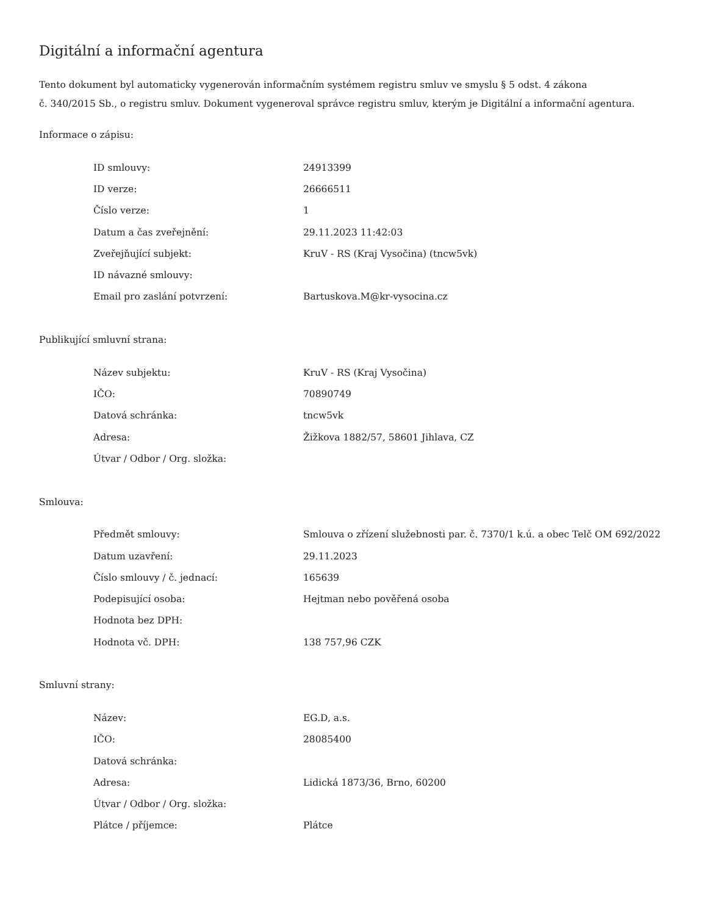Digitální a informační agentura
Tento dokument byl automaticky vygenerován informačním systémem registru smluv ve smyslu § 5 odst. 4 zákona
č. 340/2015 Sb., o registru smluv. Dokument vygeneroval správce registru smluv, kterým je Digitální a informační agentura.
Informace o zápisu:
| ID smlouvy: | 24913399 |
| ID verze: | 26666511 |
| Číslo verze: | 1 |
| Datum a čas zveřejnění: | 29.11.2023 11:42:03 |
| Zveřejňující subjekt: | KruV - RS (Kraj Vysočina) (tncw5vk) |
| ID návazné smlouvy: | |
| Email pro zaslání potvrzení: | Bartuskova.M@kr-vysocina.cz |
Publikující smluvní strana:
| Název subjektu: | KruV - RS (Kraj Vysočina) |
| IČO: | 70890749 |
| Datová schránka: | tncw5vk |
| Adresa: | Žižkova 1882/57, 58601 Jihlava, CZ |
| Útvar / Odbor / Org. složka: | |
Smlouva:
| Předmět smlouvy: | Smlouva o zřízení služebnosti par. č. 7370/1 k.ú. a obec Telč OM 692/2022 |
| Datum uzavření: | 29.11.2023 |
| Číslo smlouvy / č. jednací: | 165639 |
| Podepisující osoba: | Hejtman nebo pověřená osoba |
| Hodnota bez DPH: | |
| Hodnota vč. DPH: | 138 757,96 CZK |
Smluvní strany:
| Název: | EG.D, a.s. |
| IČO: | 28085400 |
| Datová schránka: | |
| Adresa: | Lidická 1873/36, Brno, 60200 |
| Útvar / Odbor / Org. složka: | |
| Plátce / příjemce: | Plátce |